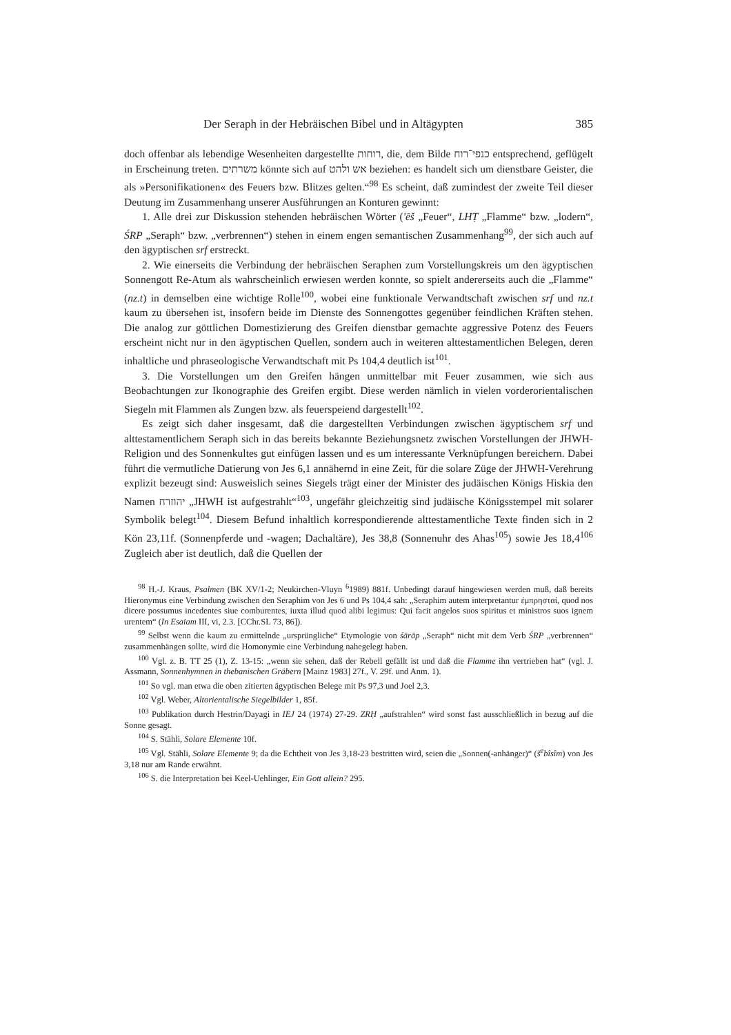Der Seraph in der Hebräischen Bibel und in Altägypten 385
doch offenbar als lebendige Wesenheiten dargestellte רוחות, die, dem Bilde כנפי־רוח entsprechend, geflügelt in Erscheinung treten. משרתים könnte sich auf אש ולהט beziehen: es handelt sich um dienstbare Geister, die als »Personifikationen« des Feuers bzw. Blitzes gelten.“<sup>98</sup> Es scheint, daß zumindest der zweite Teil dieser Deutung im Zusammenhang unserer Ausführungen an Konturen gewinnt:
1. Alle drei zur Diskussion stehenden hebräischen Wörter ('ēš „Feuer“, LHṬ „Flamme“ bzw. „lodern“, ŚRP „Seraph“ bzw. „verbrennen“) stehen in einem engen semantischen Zusammenhang<sup>99</sup>, der sich auch auf den ägyptischen srf erstreckt.
2. Wie einerseits die Verbindung der hebräischen Seraphen zum Vorstellungskreis um den ägyptischen Sonnengott Re-Atum als wahrscheinlich erwiesen werden konnte, so spielt andererseits auch die „Flamme“ (nz.t) in demselben eine wichtige Rolle<sup>100</sup>, wobei eine funktionale Verwandtschaft zwischen srf und nz.t kaum zu übersehen ist, insofern beide im Dienste des Sonnengottes gegenüber feindlichen Kräften stehen. Die analog zur göttlichen Domestizierung des Greifen dienstbar gemachte aggressive Potenz des Feuers erscheint nicht nur in den ägyptischen Quellen, sondern auch in weiteren alttestamentlichen Belegen, deren inhaltliche und phraseologische Verwandtschaft mit Ps 104,4 deutlich ist<sup>101</sup>.
3. Die Vorstellungen um den Greifen hängen unmittelbar mit Feuer zusammen, wie sich aus Beobachtungen zur Ikonographie des Greifen ergibt. Diese werden nämlich in vielen vorderorientalischen Siegeln mit Flammen als Zungen bzw. als feuerspeiend dargestellt<sup>102</sup>.
Es zeigt sich daher insgesamt, daß die dargestellten Verbindungen zwischen ägyptischem srf und alttestamentlichem Seraph sich in das bereits bekannte Beziehungsnetz zwischen Vorstellungen der JHWH-Religion und des Sonnenkultes gut einfügen lassen und es um interessante Verknüpfungen bereichern. Dabei führt die vermutliche Datierung von Jes 6,1 annähernd in eine Zeit, für die solare Züge der JHWH-Verehrung explizit bezeugt sind: Ausweislich seines Siegels trägt einer der Minister des judäischen Königs Hiskia den Namen יהוזרח „JHWH ist aufgestrahlt“<sup>103</sup>, ungefähr gleichzeitig sind judäische Königsstempel mit solarer Symbolik belegt<sup>104</sup>. Diesem Befund inhaltlich korrespondierende alttestamentliche Texte finden sich in 2 Kön 23,11f. (Sonnenpferde und -wagen; Dachaltäre), Jes 38,8 (Sonnenuhr des Ahas<sup>105</sup>) sowie Jes 18,4<sup>106</sup> Zugleich aber ist deutlich, daß die Quellen der
<sup>98</sup> H.-J. Kraus, Psalmen (BK XV/1-2; Neukirchen-Vluyn <sup>6</sup>1989) 881f. Unbedingt darauf hingewiesen werden muß, daß bereits Hieronymus eine Verbindung zwischen den Seraphim von Jes 6 und Ps 104,4 sah: „Seraphim autem interpretantur ἐμπρησταί, quod nos dicere possumus incedentes siue comburentes, iuxta illud quod alibi legimus: Qui facit angelos suos spiritus et ministros suos ignem urentem“ (In Esaiam III, vi, 2.3. [CChr.SL 73, 86]).
<sup>99</sup> Selbst wenn die kaum zu ermittelnde „ursprüngliche“ Etymologie von śārāp „Seraph“ nicht mit dem Verb ŚRP „verbrennen“ zusammenhängen sollte, wird die Homonymie eine Verbindung nahegelegt haben.
<sup>100</sup> Vgl. z. B. TT 25 (1), Z. 13-15: „wenn sie sehen, daß der Rebell gefällt ist und daß die Flamme ihn vertrieben hat“ (vgl. J. Assmann, Sonnenhymnen in thebanischen Gräbern [Mainz 1983] 27f., V. 29f. und Anm. 1).
<sup>101</sup> So vgl. man etwa die oben zitierten ägyptischen Belege mit Ps 97,3 und Joel 2,3.
<sup>102</sup> Vgl. Weber, Altorientalische Siegelbilder 1, 85f.
<sup>103</sup> Publikation durch Hestrin/Dayagi in IEJ 24 (1974) 27-29. ZRḤ „aufstrahlen“ wird sonst fast ausschließlich in bezug auf die Sonne gesagt.
<sup>104</sup> S. Stähli, Solare Elemente 10f.
<sup>105</sup> Vgl. Stähli, Solare Elemente 9; da die Echtheit von Jes 3,18-23 bestritten wird, seien die „Sonnen(-anhänger)“ (š<sup>e</sup>bîsîm) von Jes 3,18 nur am Rande erwähnt.
<sup>106</sup> S. die Interpretation bei Keel-Uehlinger, Ein Gott allein? 295.